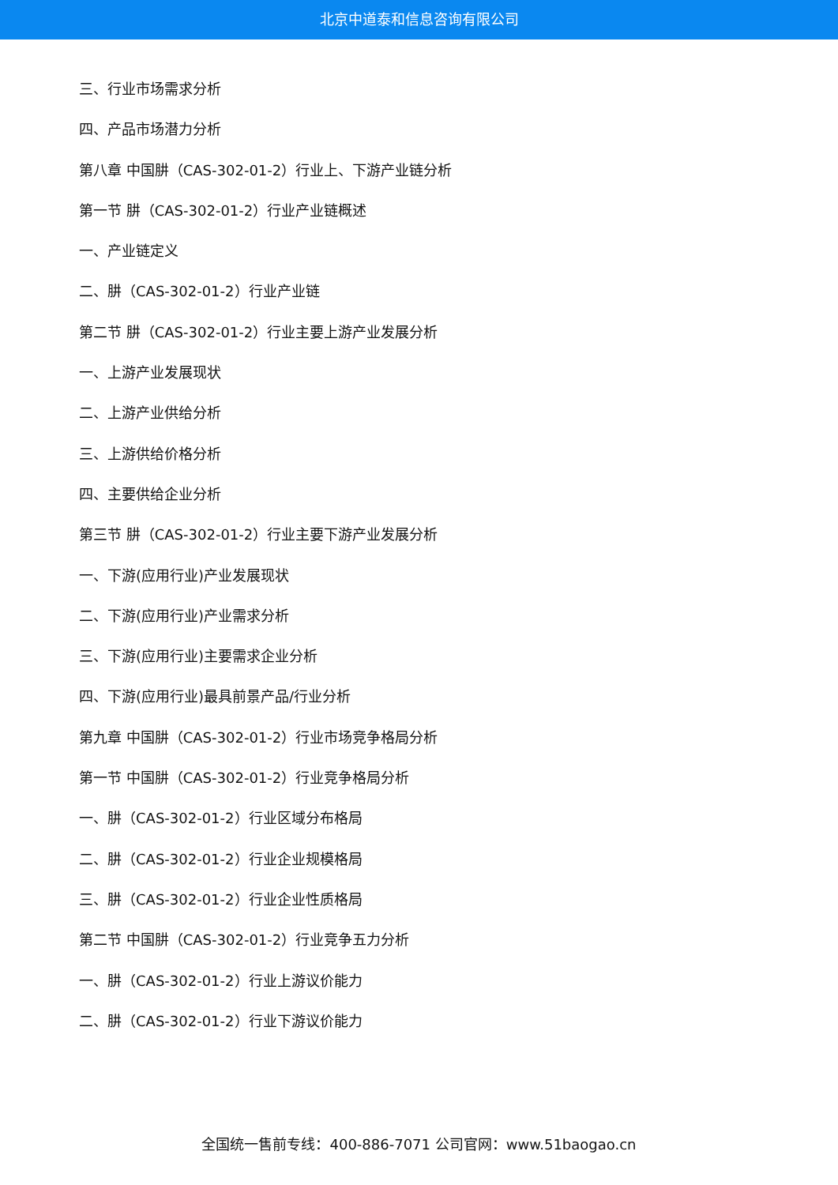北京中道泰和信息咨询有限公司
三、行业市场需求分析
四、产品市场潜力分析
第八章 中国肼（CAS-302-01-2）行业上、下游产业链分析
第一节 肼（CAS-302-01-2）行业产业链概述
一、产业链定义
二、肼（CAS-302-01-2）行业产业链
第二节 肼（CAS-302-01-2）行业主要上游产业发展分析
一、上游产业发展现状
二、上游产业供给分析
三、上游供给价格分析
四、主要供给企业分析
第三节 肼（CAS-302-01-2）行业主要下游产业发展分析
一、下游(应用行业)产业发展现状
二、下游(应用行业)产业需求分析
三、下游(应用行业)主要需求企业分析
四、下游(应用行业)最具前景产品/行业分析
第九章 中国肼（CAS-302-01-2）行业市场竞争格局分析
第一节 中国肼（CAS-302-01-2）行业竞争格局分析
一、肼（CAS-302-01-2）行业区域分布格局
二、肼（CAS-302-01-2）行业企业规模格局
三、肼（CAS-302-01-2）行业企业性质格局
第二节 中国肼（CAS-302-01-2）行业竞争五力分析
一、肼（CAS-302-01-2）行业上游议价能力
二、肼（CAS-302-01-2）行业下游议价能力
全国统一售前专线：400-886-7071 公司官网：www.51baogao.cn